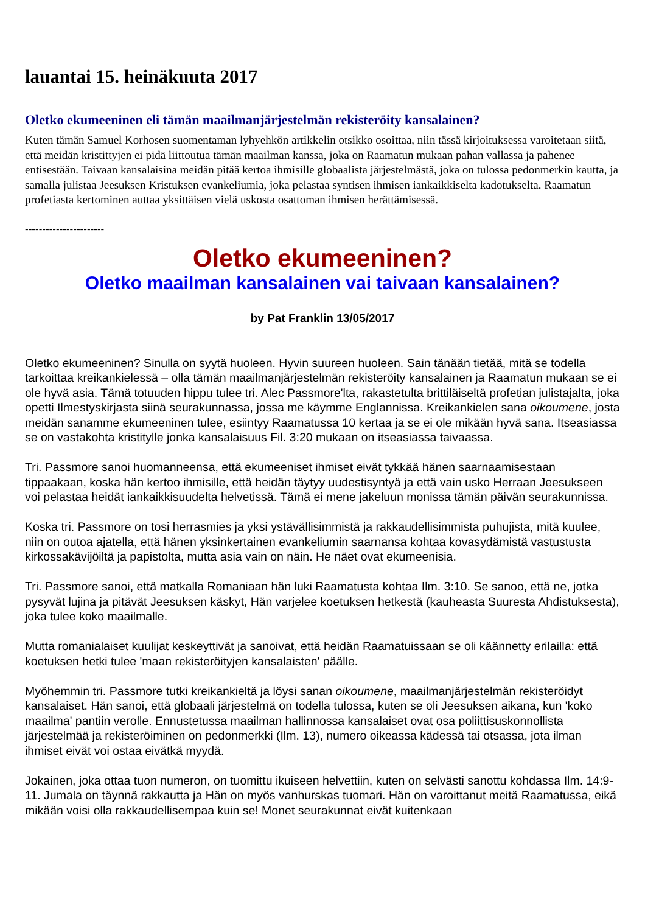lauantai 15. heinäkuuta 2017
Oletko ekumeeninen eli tämän maailmanjärjestelmän rekisteröity kansalainen?
Kuten tämän Samuel Korhosen suomentaman lyhyehkön artikkelin otsikko osoittaa, niin tässä kirjoituksessa varoitetaan siitä, että meidän kristittyjen ei pidä liittoutua tämän maailman kanssa, joka on Raamatun mukaan pahan vallassa ja pahenee entisestään. Taivaan kansalaisina meidän pitää kertoa ihmisille globaalista järjestelmästä, joka on tulossa pedonmerkin kautta, ja samalla julistaa Jeesuksen Kristuksen evankeliumia, joka pelastaa syntisen ihmisen iankaikkiselta kadotukselta. Raamatun profetiasta kertominen auttaa yksittäisen vielä uskosta osattoman ihmisen herättämisessä.
-----------------------
Oletko ekumeeninen?
Oletko maailman kansalainen vai taivaan kansalainen?
by Pat Franklin 13/05/2017
Oletko ekumeeninen? Sinulla on syytä huoleen. Hyvin suureen huoleen. Sain tänään tietää, mitä se todella tarkoittaa kreikankielessä – olla tämän maailmanjärjestelmän rekisteröity kansalainen ja Raamatun mukaan se ei ole hyvä asia. Tämä totuuden hippu tulee tri. Alec Passmore'lta, rakastetulta brittiläiseltä profetian julistajalta, joka opetti Ilmestyskirjasta siinä seurakunnassa, jossa me käymme Englannissa. Kreikankielen sana oikoumene, josta meidän sanamme ekumeeninen tulee, esiintyy Raamatussa 10 kertaa ja se ei ole mikään hyvä sana. Itseasiassa se on vastakohta kristitylle jonka kansalaisuus Fil. 3:20 mukaan on itseasiassa taivaassa.
Tri. Passmore sanoi huomanneensa, että ekumeeniset ihmiset eivät tykkää hänen saarnaamisestaan tippaakaan, koska hän kertoo ihmisille, että heidän täytyy uudestisyntyä ja että vain usko Herraan Jeesukseen voi pelastaa heidät iankaikkisuudelta helvetissä. Tämä ei mene jakeluun monissa tämän päivän seurakunnissa.
Koska tri. Passmore on tosi herrasmies ja yksi ystävällisimmistä ja rakkaudellisimmista puhujista, mitä kuulee, niin on outoa ajatella, että hänen yksinkertainen evankeliumin saarnansa kohtaa kovasydämistä vastustusta kirkossakävijöiltä ja papistolta, mutta asia vain on näin. He näet ovat ekumeenisia.
Tri. Passmore sanoi, että matkalla Romaniaan hän luki Raamatusta kohtaa Ilm. 3:10. Se sanoo, että ne, jotka pysyvät lujina ja pitävät Jeesuksen käskyt, Hän varjelee koetuksen hetkestä (kauheasta Suuresta Ahdistuksesta), joka tulee koko maailmalle.
Mutta romanialaiset kuulijat keskeyttivät ja sanoivat, että heidän Raamatuissaan se oli käännetty erilailla: että koetuksen hetki tulee 'maan rekisteröityjen kansalaisten' päälle.
Myöhemmin tri. Passmore tutki kreikankieltä ja löysi sanan oikoumene, maailmanjärjestelmän rekisteröidyt kansalaiset. Hän sanoi, että globaali järjestelmä on todella tulossa, kuten se oli Jeesuksen aikana, kun 'koko maailma' pantiin verolle. Ennustetussa maailman hallinnossa kansalaiset ovat osa poliittisuskonnollista järjestelmää ja rekisteröiminen on pedonmerkki (Ilm. 13), numero oikeassa kädessä tai otsassa, jota ilman ihmiset eivät voi ostaa eivätkä myydä.
Jokainen, joka ottaa tuon numeron, on tuomittu ikuiseen helvettiin, kuten on selvästi sanottu kohdassa Ilm. 14:9-11. Jumala on täynnä rakkautta ja Hän on myös vanhurskas tuomari. Hän on varoittanut meitä Raamatussa, eikä mikään voisi olla rakkaudellisempaa kuin se! Monet seurakunnat eivät kuitenkaan